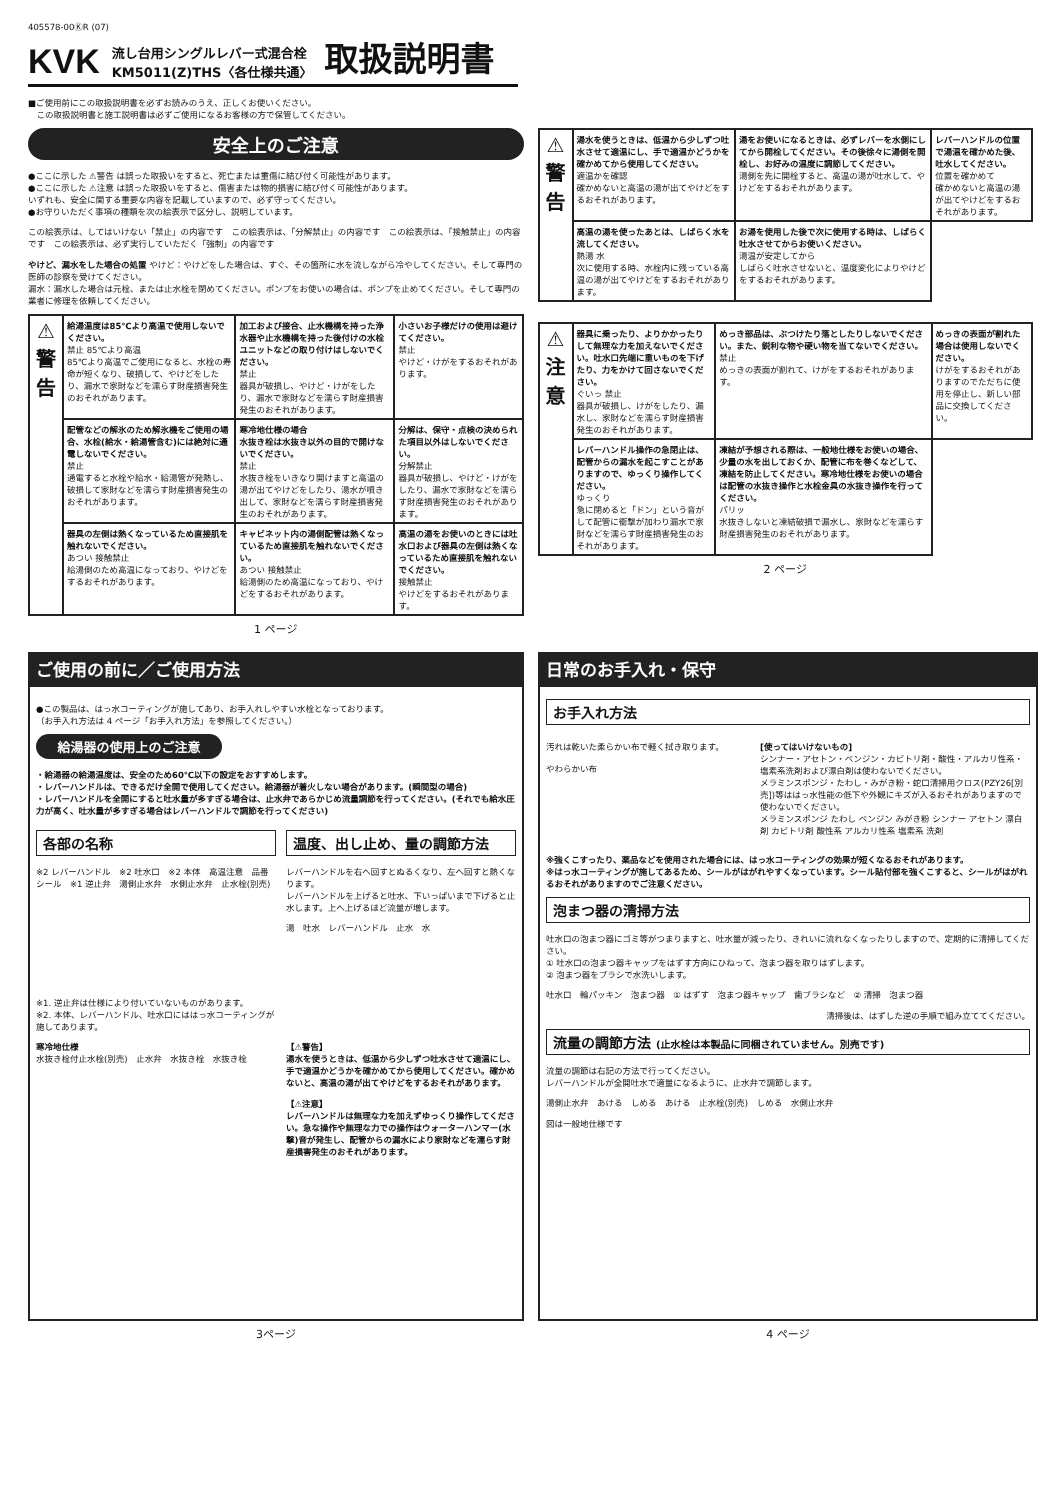405578-00ⓀR (07)
KVK 流し台用シングルレバー式混合栓
KM5011(Z)THS〈各仕様共通〉 取扱説明書
■ご使用前にこの取扱説明書を必ずお読みのうえ、正しくお使いください。
　この取扱説明書と施工説明書は必ずご使用になるお客様の方で保管してください。
安全上のご注意
●ここに示した ⚠警告 は誤った取扱いをすると、死亡または重傷に結び付く可能性があります。
●ここに示した ⚠注意 は誤った取扱いをすると、傷害または物的損害に結び付く可能性があります。
いずれも、安全に関する重要な内容を記載していますので、必ず守ってください。
●お守りいただく事項の種類を次の絵表示で区分し、説明しています。
この絵表示は、してはいけない「禁止」の内容です　この絵表示は、「分解禁止」の内容です　この絵表示は、「接触禁止」の内容です　この絵表示は、必ず実行していただく「強制」の内容です
やけど、漏水をした場合の処置 やけど：やけどをした場合は、すぐ、その箇所に水を流しながら冷やしてください。そして専門の医師の診察を受けてください。
漏水：漏水した場合は元栓、または止水栓を閉めてください。ポンプをお使いの場合は、ポンプを止めてください。そして専門の業者に修理を依頼してください。
| ⚠ 警 告 | 給湯温度は85℃より高温で使用しないでください。 禁止 85℃より高温 85℃より高温でご使用になると、水栓の寿命が短くなり、破損して、やけどをしたり、漏水で家財などを濡らす財産損害発生のおそれがあります。 | 加工および接合、止水機構を持った浄水器や止水機構を持った後付けの水栓ユニットなどの取り付けはしないでください。 禁止 器具が破損し、やけど・けがをしたり、漏水で家財などを濡らす財産損害発生のおそれがあります。 | 小さいお子様だけの使用は避けてください。 禁止 やけど・けがをするおそれがあります。 |
| | 配管などの解氷のため解氷機をご使用の場合、水栓(給水・給湯管含む)には絶対に通電しないでください。 禁止 通電すると水栓や給水・給湯管が発熱し、破損して家財などを濡らす財産損害発生のおそれがあります。 | 寒冷地仕様の場合 水抜き栓は水抜き以外の目的で開けないでください。 禁止 水抜き栓をいきなり開けますと高温の湯が出てやけどをしたり、湯水が噴き出して、家財などを濡らす財産損害発生のおそれがあります。 | 分解は、保守・点検の決められた項目以外はしないでください。 分解禁止 器具が破損し、やけど・けがをしたり、漏水で家財などを濡らす財産損害発生のおそれがあります。 |
| | 器具の左側は熱くなっているため直接肌を触れないでください。 あつい 接触禁止 給湯側のため高温になっており、やけどをするおそれがあります。 | キャビネット内の湯側配管は熱くなっているため直接肌を触れないでください。 あつい 接触禁止 給湯側のため高温になっており、やけどをするおそれがあります。 | 高温の湯をお使いのときには吐水口および器具の左側は熱くなっているため直接肌を触れないでください。 接触禁止 やけどをするおそれがあります。 |
1 ページ
| ⚠ 警 告 | 湯水を使うときは、低温から少しずつ吐水させて適温にし、手で適温かどうかを確かめてから使用してください。 適温かを確認 確かめないと高温の湯が出てやけどをするおそれがあります。 | 湯をお使いになるときは、必ずレバーを水側にしてから開栓してください。その後徐々に湯側を開栓し、お好みの温度に調節してください。 湯側を先に開栓すると、高温の湯が吐水して、やけどをするおそれがあります。 | レバーハンドルの位置で湯温を確かめた後、吐水してください。 位置を確かめて 確かめないと高温の湯が出てやけどをするおそれがあります。 |
| | 高温の湯を使ったあとは、しばらく水を流してください。 熱湯 水 次に使用する時、水栓内に残っている高温の湯が出てやけどをするおそれがあります。 | お湯を使用した後で次に使用する時は、しばらく吐水させてからお使いください。 湯温が安定してから しばらく吐水させないと、温度変化によりやけどをするおそれがあります。 | |
| ⚠ 注 意 | 器具に乗ったり、よりかかったりして無理な力を加えないでください。吐水口先端に重いものを下げたり、力をかけて回さないでください。 ぐいっ 禁止 器具が破損し、けがをしたり、漏水し、家財などを濡らす財産損害発生のおそれがあります。 | めっき部品は、ぶつけたり落としたりしないでください。また、鋭利な物や硬い物を当てないでください。 禁止 めっきの表面が割れて、けがをするおそれがあります。 | めっきの表面が割れた場合は使用しないでください。 けがをするおそれがありますのでただちに使用を停止し、新しい部品に交換してください。 |
| | レバーハンドル操作の急閉止は、配管からの漏水を起こすことがありますので、ゆっくり操作してください。 ゆっくり 急に閉めると「ドン」という音がして配管に衝撃が加わり漏水で家財などを濡らす財産損害発生のおそれがあります。 | 凍結が予想される際は、一般地仕様をお使いの場合、少量の水を出しておくか、配管に布を巻くなどして、凍結を防止してください。寒冷地仕様をお使いの場合は配管の水抜き操作と水栓金具の水抜き操作を行ってください。 パリッ 水抜きしないと凍結破損で漏水し、家財などを濡らす財産損害発生のおそれがあります。 | |
2 ページ
ご使用の前に／ご使用方法
●この製品は、はっ水コーティングが施してあり、お手入れしやすい水栓となっております。
（お手入れ方法は 4 ページ「お手入れ方法」を参照してください。）
給湯器の使用上のご注意
・給湯器の給湯温度は、安全のため60℃以下の設定をおすすめします。
・レバーハンドルは、できるだけ全開で使用してください。給湯器が着火しない場合があります。(瞬間型の場合)
・レバーハンドルを全開にすると吐水量が多すぎる場合は、止水弁であらかじめ流量調節を行ってください。(それでも給水圧力が高く、吐水量が多すぎる場合はレバーハンドルで調節を行ってください)
各部の名称
※2 レバーハンドル　※2 吐水口　※2 本体　高温注意　品番シール　※1 逆止弁　湯側止水弁　水側止水弁　止水栓(別売)
※1. 逆止弁は仕様により付いていないものがあります。
※2. 本体、レバーハンドル、吐水口にははっ水コーティングが施してあります。
寒冷地仕様
水抜き栓付止水栓(別売)　止水弁　水抜き栓　水抜き栓
温度、出し止め、量の調節方法
レバーハンドルを右へ回すとぬるくなり、左へ回すと熱くなります。
レバーハンドルを上げると吐水、下いっぱいまで下げると止水します。上へ上げるほど流量が増します。
湯　吐水　レバーハンドル　止水　水
【⚠警告】
湯水を使うときは、低温から少しずつ吐水させて適温にし、手で適温かどうかを確かめてから使用してください。確かめないと、高温の湯が出てやけどをするおそれがあります。
【⚠注意】
レバーハンドルは無理な力を加えずゆっくり操作してください。急な操作や無理な力での操作はウォーターハンマー(水撃)音が発生し、配管からの漏水により家財などを濡らす財産損害発生のおそれがあります。
3ページ
日常のお手入れ・保守
お手入れ方法
汚れは乾いた柔らかい布で軽く拭き取ります。
やわらかい布
[使ってはいけないもの]
シンナー・アセトン・ベンジン・カビトリ剤・酸性・アルカリ性系・塩素系洗剤および漂白剤は使わないでください。
メラミンスポンジ・たわし・みがき粉・蛇口清掃用クロス(PZY26[別売])等ははっ水性能の低下や外観にキズが入るおそれがありますので使わないでください。
メラミンスポンジ たわし ベンジン みがき粉 シンナー アセトン 漂白剤 カビトリ剤 酸性系 アルカリ性系 塩素系 洗剤
※強くこすったり、薬品などを使用された場合には、はっ水コーティングの効果が短くなるおそれがあります。
※はっ水コーティングが施してあるため、シールがはがれやすくなっています。シール貼付部を強くこすると、シールがはがれるおそれがありますのでご注意ください。
泡まつ器の清掃方法
吐水口の泡まつ器にゴミ等がつまりますと、吐水量が減ったり、きれいに流れなくなったりしますので、定期的に清掃してください。
① 吐水口の泡まつ器キャップをはずす方向にひねって、泡まつ器を取りはずします。
② 泡まつ器をブラシで水洗いします。
吐水口　輪パッキン　泡まつ器　① はずす　泡まつ器キャップ　歯ブラシなど　② 清掃　泡まつ器
清掃後は、はずした逆の手順で組み立ててください。
流量の調節方法 (止水栓は本製品に同梱されていません。別売です)
流量の調節は右記の方法で行ってください。
レバーハンドルが全開吐水で適量になるように、止水弁で調節します。
湯側止水弁　あける　しめる　あける　止水栓(別売)　しめる　水側止水弁
図は一般地仕様です
4 ページ